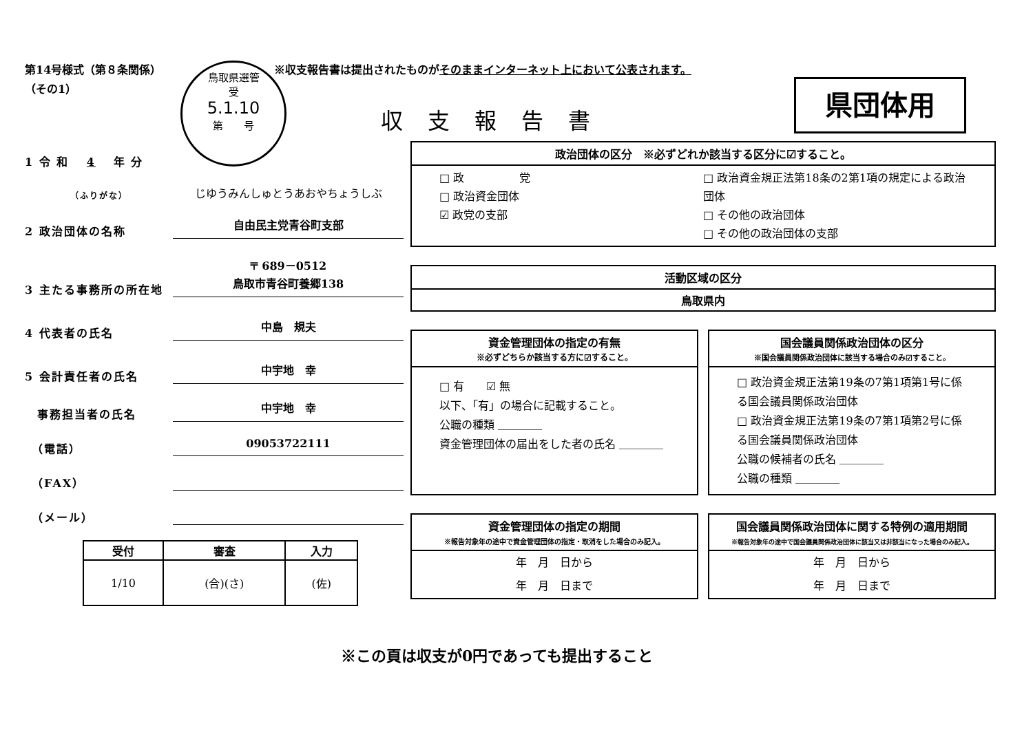第14号様式（第８条関係）
（その1）
鳥取県選管
受
5.1.10
第　　号
※収支報告書は提出されたものがそのままインターネット上において公表されます。
収支報告書
県団体用
1 令 和 　4　 年 分
（ふりがな） じゆうみんしゅとうあおやちょうしぶ
2 政治団体の名称 自由民主党青谷町支部
3 主たる事務所の所在地 〒 689－0512
鳥取市青谷町養郷138
4 代表者の氏名 中島　規夫
5 会計責任者の氏名 中宇地　幸
　事務担当者の氏名 中宇地　幸
　（電話） 09053722111
　（FAX）
　（メール）
| 受付 | 審査 | 入力 |
| --- | --- | --- |
| 1/10 | (合)(さ) | (佐) |
政治団体の区分　※必ずどれか該当する区分に☑すること。
□ 政　　　　　党
□ 政治資金団体
☑ 政党の支部
□ 政治資金規正法第18条の2第1項の規定による政治団体
□ その他の政治団体
□ その他の政治団体の支部
活動区域の区分
鳥取県内
資金管理団体の指定の有無
※必ずどちらか該当する方に☑すること。
□ 有　　☑ 無
以下、「有」の場合に記載すること。
公職の種類 ＿＿＿＿
資金管理団体の届出をした者の氏名 ＿＿＿＿
国会議員関係政治団体の区分
※国会議員関係政治団体に該当する場合のみ☑すること。
□ 政治資金規正法第19条の7第1項第1号に係る国会議員関係政治団体
□ 政治資金規正法第19条の7第1項第2号に係る国会議員関係政治団体
公職の候補者の氏名 ＿＿＿＿
公職の種類 ＿＿＿＿
資金管理団体の指定の期間
※報告対象年の途中で資金管理団体の指定・取消をした場合のみ記入。
年　月　日から
年　月　日まで
国会議員関係政治団体に関する特例の適用期間
※報告対象年の途中で国会議員関係政治団体に該当又は非該当になった場合のみ記入。
年　月　日から
年　月　日まで
※この頁は収支が0円であっても提出すること